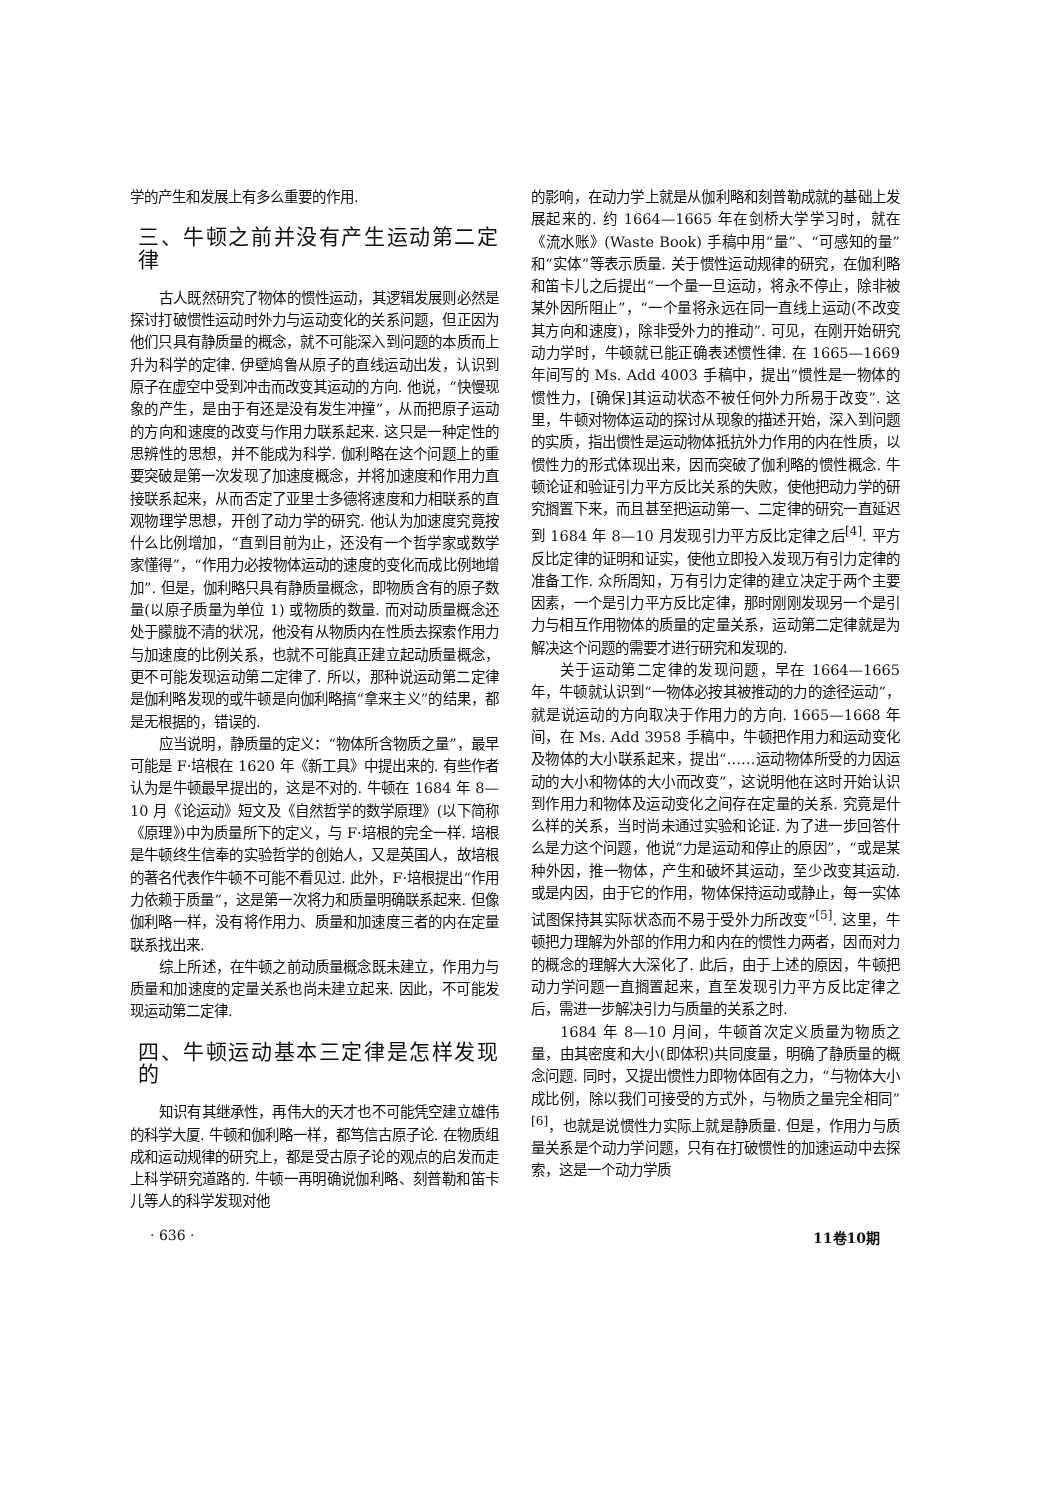学的产生和发展上有多么重要的作用.
三、牛顿之前并没有产生运动第二定律
古人既然研究了物体的惯性运动，其逻辑发展则必然是探讨打破惯性运动时外力与运动变化的关系问题，但正因为他们只具有静质量的概念，就不可能深入到问题的本质而上升为科学的定律. 伊壁鸠鲁从原子的直线运动出发，认识到原子在虚空中受到冲击而改变其运动的方向. 他说，“快慢现象的产生，是由于有还是没有发生冲撞”，从而把原子运动的方向和速度的改变与作用力联系起来. 这只是一种定性的思辨性的思想，并不能成为科学. 伽利略在这个问题上的重要突破是第一次发现了加速度概念，并将加速度和作用力直接联系起来，从而否定了亚里士多德将速度和力相联系的直观物理学思想，开创了动力学的研究. 他认为加速度究竟按什么比例增加，“直到目前为止，还没有一个哲学家或数学家懂得”，“作用力必按物体运动的速度的变化而成比例地增加”. 但是，伽利略只具有静质量概念，即物质含有的原子数量(以原子质量为单位 1) 或物质的数量. 而对动质量概念还处于朦胧不清的状况，他没有从物质内在性质去探索作用力与加速度的比例关系，也就不可能真正建立起动质量概念，更不可能发现运动第二定律了. 所以，那种说运动第二定律是伽利略发现的或牛顿是向伽利略搞“拿来主义”的结果，都是无根据的，错误的.
应当说明，静质量的定义：“物体所含物质之量”，最早可能是 F·培根在 1620 年《新工具》中提出来的. 有些作者认为是牛顿最早提出的，这是不对的. 牛顿在 1684 年 8—10 月《论运动》短文及《自然哲学的数学原理》(以下简称《原理》)中为质量所下的定义，与 F·培根的完全一样. 培根是牛顿终生信奉的实验哲学的创始人，又是英国人，故培根的著名代表作牛顿不可能不看见过. 此外，F·培根提出“作用力依赖于质量”，这是第一次将力和质量明确联系起来. 但像伽利略一样，没有将作用力、质量和加速度三者的内在定量联系找出来.
综上所述，在牛顿之前动质量概念既未建立，作用力与质量和加速度的定量关系也尚未建立起来. 因此，不可能发现运动第二定律.
四、牛顿运动基本三定律是怎样发现的
知识有其继承性，再伟大的天才也不可能凭空建立雄伟的科学大厦. 牛顿和伽利略一样，都笃信古原子论. 在物质组成和运动规律的研究上，都是受古原子论的观点的启发而走上科学研究道路的. 牛顿一再明确说伽利略、刻普勒和笛卡儿等人的科学发现对他
的影响，在动力学上就是从伽利略和刻普勒成就的基础上发展起来的. 约 1664—1665 年在剑桥大学学习时，就在《流水账》(Waste Book) 手稿中用“量”、“可感知的量”和“实体”等表示质量. 关于惯性运动规律的研究，在伽利略和笛卡儿之后提出“一个量一旦运动，将永不停止，除非被某外因所阻止”，“一个量将永远在同一直线上运动(不改变其方向和速度)，除非受外力的推动”. 可见，在刚开始研究动力学时，牛顿就已能正确表述惯性律. 在 1665—1669 年间写的 Ms. Add 4003 手稿中，提出“惯性是一物体的惯性力，[确保]其运动状态不被任何外力所易于改变”. 这里，牛顿对物体运动的探讨从现象的描述开始，深入到问题的实质，指出惯性是运动物体抵抗外力作用的内在性质，以惯性力的形式体现出来，因而突破了伽利略的惯性概念. 牛顿论证和验证引力平方反比关系的失败，使他把动力学的研究搁置下来，而且甚至把运动第一、二定律的研究一直延迟到 1684 年 8—10 月发现引力平方反比定律之后<sup>[4]</sup>. 平方反比定律的证明和证实，使他立即投入发现万有引力定律的准备工作. 众所周知，万有引力定律的建立决定于两个主要因素，一个是引力平方反比定律，那时刚刚发现另一个是引力与相互作用物体的质量的定量关系，运动第二定律就是为解决这个问题的需要才进行研究和发现的.
关于运动第二定律的发现问题，早在 1664—1665 年，牛顿就认识到“一物体必按其被推动的力的途径运动”，就是说运动的方向取决于作用力的方向. 1665—1668 年间，在 Ms. Add 3958 手稿中，牛顿把作用力和运动变化及物体的大小联系起来，提出“……运动物体所受的力因运动的大小和物体的大小而改变”，这说明他在这时开始认识到作用力和物体及运动变化之间存在定量的关系. 究竟是什么样的关系，当时尚未通过实验和论证. 为了进一步回答什么是力这个问题，他说“力是运动和停止的原因”，“或是某种外因，推一物体，产生和破坏其运动，至少改变其运动. 或是内因，由于它的作用，物体保持运动或静止，每一实体试图保持其实际状态而不易于受外力所改变”<sup>[5]</sup>. 这里，牛顿把力理解为外部的作用力和内在的惯性力两者，因而对力的概念的理解大大深化了. 此后，由于上述的原因，牛顿把动力学问题一直搁置起来，直至发现引力平方反比定律之后，需进一步解决引力与质量的关系之时.
1684 年 8—10 月间，牛顿首次定义质量为物质之量，由其密度和大小(即体积)共同度量，明确了静质量的概念问题. 同时，又提出惯性力即物体固有之力，“与物体大小成比例，除以我们可接受的方式外，与物质之量完全相同”<sup>[6]</sup>，也就是说惯性力实际上就是静质量. 但是，作用力与质量关系是个动力学问题，只有在打破惯性的加速运动中去探索，这是一个动力学质
· 636 · 11卷10期